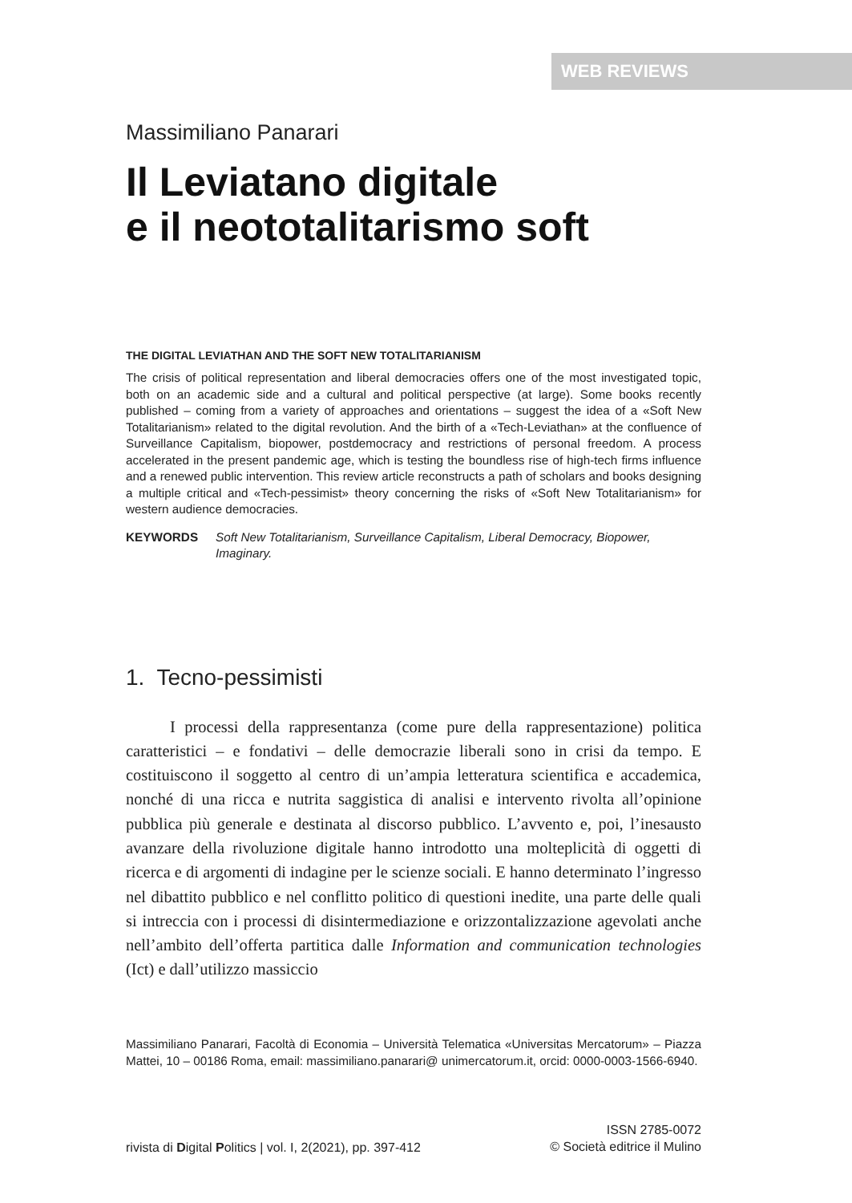WEB REVIEWS
Massimiliano Panarari
Il Leviatano digitale
e il neototalitarismo soft
THE DIGITAL LEVIATHAN AND THE SOFT NEW TOTALITARIANISM
The crisis of political representation and liberal democracies offers one of the most investigated topic, both on an academic side and a cultural and political perspective (at large). Some books recently published – coming from a variety of approaches and orientations – suggest the idea of a «Soft New Totalitarianism» related to the digital revolution. And the birth of a «Tech-Leviathan» at the confluence of Surveillance Capitalism, biopower, postdemocracy and restrictions of personal freedom. A process accelerated in the present pandemic age, which is testing the boundless rise of high-tech firms influence and a renewed public intervention. This review article reconstructs a path of scholars and books designing a multiple critical and «Tech-pessimist» theory concerning the risks of «Soft New Totalitarianism» for western audience democracies.
KEYWORDS Soft New Totalitarianism, Surveillance Capitalism, Liberal Democracy, Biopower, Imaginary.
1. Tecno-pessimisti
I processi della rappresentanza (come pure della rappresentazione) politica caratteristici – e fondativi – delle democrazie liberali sono in crisi da tempo. E costituiscono il soggetto al centro di un’ampia letteratura scientifica e accademica, nonché di una ricca e nutrita saggistica di analisi e intervento rivolta all’opinione pubblica più generale e destinata al discorso pubblico. L’avvento e, poi, l’inesausto avanzare della rivoluzione digitale hanno introdotto una molteplicità di oggetti di ricerca e di argomenti di indagine per le scienze sociali. E hanno determinato l’ingresso nel dibattito pubblico e nel conflitto politico di questioni inedite, una parte delle quali si intreccia con i processi di disintermediazione e orizzontalizzazione agevolati anche nell’ambito dell’offerta partitica dalle Information and communication technologies (Ict) e dall’utilizzo massiccio
Massimiliano Panarari, Facoltà di Economia – Università Telematica «Universitas Mercatorum» – Piazza Mattei, 10 – 00186 Roma, email: massimiliano.panarari@ unimercatorum.it, orcid: 0000-0003-1566-6940.
rivista di Digital Politics | vol. I, 2(2021), pp. 397-412
ISSN 2785-0072
© Società editrice il Mulino